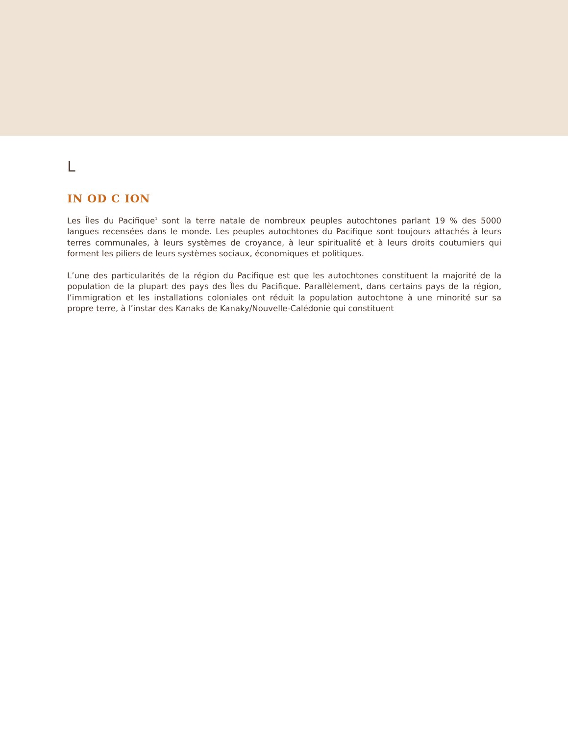L
IN OD C ION
Les Îles du Pacifique<sup>1</sup> sont la terre natale de nombreux peuples autochtones parlant 19 % des 5000 langues recensées dans le monde. Les peuples autochtones du Pacifique sont toujours attachés à leurs terres communales, à leurs systèmes de croyance, à leur spiritualité et à leurs droits coutumiers qui forment les piliers de leurs systèmes sociaux, économiques et politiques.
L’une des particularités de la région du Pacifique est que les autochtones constituent la majorité de la population de la plupart des pays des Îles du Pacifique. Parallèlement, dans certains pays de la région, l’immigration et les installations coloniales ont réduit la population autochtone à une minorité sur sa propre terre, à l’instar des Kanaks de Kanaky/Nouvelle-Calédonie qui constituent